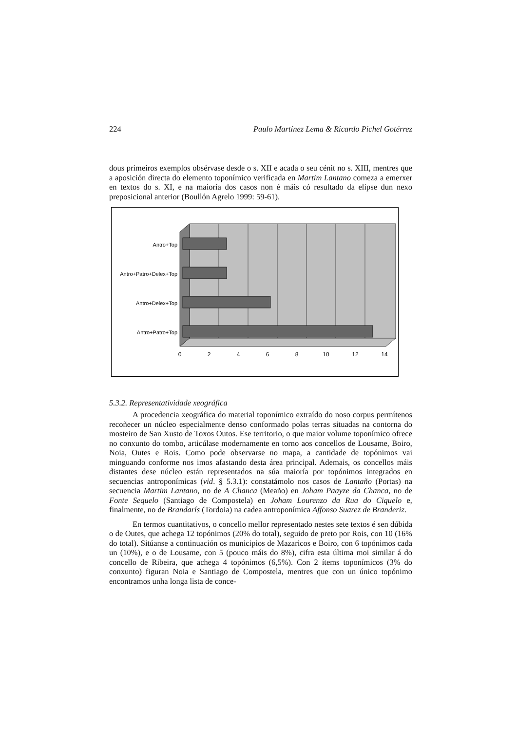224 Paulo Martínez Lema & Ricardo Pichel Gotérrez
dous primeiros exemplos obsérvase desde o s. XII e acada o seu cénit no s. XIII, mentres que a aposición directa do elemento toponímico verificada en Martim Lantano comeza a emerxer en textos do s. XI, e na maioría dos casos non é máis có resultado da elipse dun nexo preposicional anterior (Boullón Agrelo 1999: 59-61).
Antro+Top
Antro+Patro+Delex+Top
Antro+Delex+Top
Antro+Patro+Top
0
2
4
6
8
10
12
14
5.3.2. Representatividade xeográfica
A procedencia xeográfica do material toponímico extraído do noso corpus permítenos recoñecer un núcleo especialmente denso conformado polas terras situadas na contorna do mosteiro de San Xusto de Toxos Outos. Ese territorio, o que maior volume toponímico ofrece no conxunto do tombo, articúlase modernamente en torno aos concellos de Lousame, Boiro, Noia, Outes e Rois. Como pode observarse no mapa, a cantidade de topónimos vai minguando conforme nos imos afastando desta área principal. Ademais, os concellos máis distantes dese núcleo están representados na súa maioría por topónimos integrados en secuencias antroponímicas (vid. § 5.3.1): constatámolo nos casos de Lantaño (Portas) na secuencia Martim Lantano, no de A Chanca (Meaño) en Joham Paayze da Chanca, no de Fonte Sequelo (Santiago de Compostela) en Joham Lourenzo da Rua do Ciquelo e, finalmente, no de Brandarís (Tordoia) na cadea antroponímica Affonso Suarez de Branderiz.
En termos cuantitativos, o concello mellor representado nestes sete textos é sen dúbida o de Outes, que achega 12 topónimos (20% do total), seguido de preto por Rois, con 10 (16% do total). Sitúanse a continuación os municipios de Mazaricos e Boiro, con 6 topónimos cada un (10%), e o de Lousame, con 5 (pouco máis do 8%), cifra esta última moi similar á do concello de Ribeira, que achega 4 topónimos (6,5%). Con 2 ítems toponímicos (3% do conxunto) figuran Noia e Santiago de Compostela, mentres que con un único topónimo encontramos unha longa lista de conce-